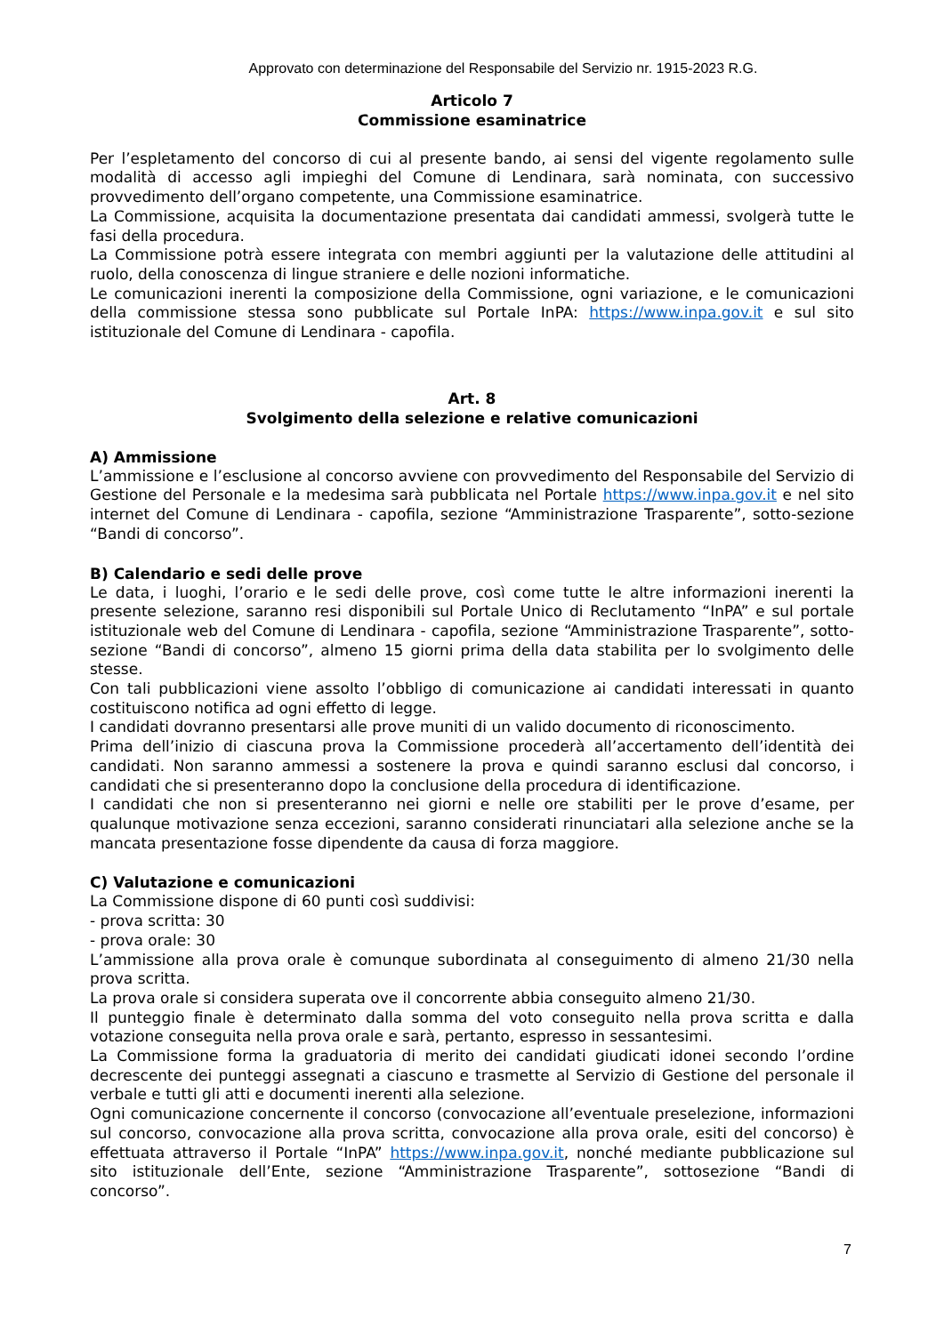Approvato con determinazione del Responsabile del Servizio nr. 1915-2023 R.G.
Articolo 7
Commissione esaminatrice
Per l’espletamento del concorso di cui al presente bando, ai sensi del vigente regolamento sulle modalità di accesso agli impieghi del Comune di Lendinara, sarà nominata, con successivo provvedimento dell’organo competente, una Commissione esaminatrice.
La Commissione, acquisita la documentazione presentata dai candidati ammessi, svolgerà tutte le fasi della procedura.
La Commissione potrà essere integrata con membri aggiunti per la valutazione delle attitudini al ruolo, della conoscenza di lingue straniere e delle nozioni informatiche.
Le comunicazioni inerenti la composizione della Commissione, ogni variazione, e le comunicazioni della commissione stessa sono pubblicate sul Portale InPA: https://www.inpa.gov.it e sul sito istituzionale del Comune di Lendinara - capofila.
Art. 8
Svolgimento della selezione e relative comunicazioni
A) Ammissione
L’ammissione e l’esclusione al concorso avviene con provvedimento del Responsabile del Servizio di Gestione del Personale e la medesima sarà pubblicata nel Portale https://www.inpa.gov.it e nel sito internet del Comune di Lendinara - capofila, sezione “Amministrazione Trasparente”, sotto-sezione “Bandi di concorso”.
B) Calendario e sedi delle prove
Le data, i luoghi, l’orario e le sedi delle prove, così come tutte le altre informazioni inerenti la presente selezione, saranno resi disponibili sul Portale Unico di Reclutamento “InPA” e sul portale istituzionale web del Comune di Lendinara - capofila, sezione “Amministrazione Trasparente”, sotto-sezione “Bandi di concorso”, almeno 15 giorni prima della data stabilita per lo svolgimento delle stesse.
Con tali pubblicazioni viene assolto l’obbligo di comunicazione ai candidati interessati in quanto costituiscono notifica ad ogni effetto di legge.
I candidati dovranno presentarsi alle prove muniti di un valido documento di riconoscimento.
Prima dell’inizio di ciascuna prova la Commissione procederà all’accertamento dell’identità dei candidati. Non saranno ammessi a sostenere la prova e quindi saranno esclusi dal concorso, i candidati che si presenteranno dopo la conclusione della procedura di identificazione.
I candidati che non si presenteranno nei giorni e nelle ore stabiliti per le prove d’esame, per qualunque motivazione senza eccezioni, saranno considerati rinunciatari alla selezione anche se la mancata presentazione fosse dipendente da causa di forza maggiore.
C) Valutazione e comunicazioni
La Commissione dispone di 60 punti così suddivisi:
- prova scritta: 30
- prova orale: 30
L’ammissione alla prova orale è comunque subordinata al conseguimento di almeno 21/30 nella prova scritta.
La prova orale si considera superata ove il concorrente abbia conseguito almeno 21/30.
Il punteggio finale è determinato dalla somma del voto conseguito nella prova scritta e dalla votazione conseguita nella prova orale e sarà, pertanto, espresso in sessantesimi.
La Commissione forma la graduatoria di merito dei candidati giudicati idonei secondo l’ordine decrescente dei punteggi assegnati a ciascuno e trasmette al Servizio di Gestione del personale il verbale e tutti gli atti e documenti inerenti alla selezione.
Ogni comunicazione concernente il concorso (convocazione all’eventuale preselezione, informazioni sul concorso, convocazione alla prova scritta, convocazione alla prova orale, esiti del concorso) è effettuata attraverso il Portale “InPA” https://www.inpa.gov.it, nonché mediante pubblicazione sul sito istituzionale dell’Ente, sezione “Amministrazione Trasparente”, sottosezione “Bandi di concorso”.
7